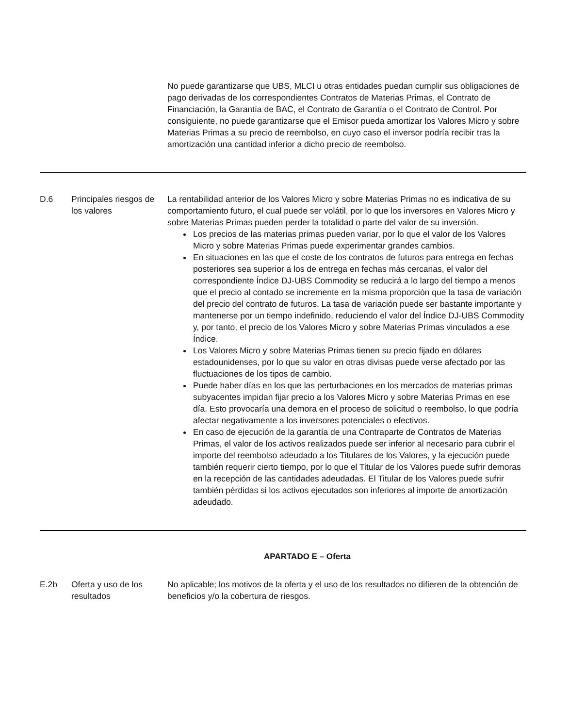No puede garantizarse que UBS, MLCI u otras entidades puedan cumplir sus obligaciones de pago derivadas de los correspondientes Contratos de Materias Primas, el Contrato de Financiación, la Garantía de BAC, el Contrato de Garantía o el Contrato de Control. Por consiguiente, no puede garantizarse que el Emisor pueda amortizar los Valores Micro y sobre Materias Primas a su precio de reembolso, en cuyo caso el inversor podría recibir tras la amortización una cantidad inferior a dicho precio de reembolso.
D.6 Principales riesgos de los valores
La rentabilidad anterior de los Valores Micro y sobre Materias Primas no es indicativa de su comportamiento futuro, el cual puede ser volátil, por lo que los inversores en Valores Micro y sobre Materias Primas pueden perder la totalidad o parte del valor de su inversión.
Los precios de las materias primas pueden variar, por lo que el valor de los Valores Micro y sobre Materias Primas puede experimentar grandes cambios.
En situaciones en las que el coste de los contratos de futuros para entrega en fechas posteriores sea superior a los de entrega en fechas más cercanas, el valor del correspondiente Índice DJ-UBS Commodity se reducirá a lo largo del tiempo a menos que el precio al contado se incremente en la misma proporción que la tasa de variación del precio del contrato de futuros. La tasa de variación puede ser bastante importante y mantenerse por un tiempo indefinido, reduciendo el valor del Índice DJ-UBS Commodity y, por tanto, el precio de los Valores Micro y sobre Materias Primas vinculados a ese Índice.
Los Valores Micro y sobre Materias Primas tienen su precio fijado en dólares estadounidenses, por lo que su valor en otras divisas puede verse afectado por las fluctuaciones de los tipos de cambio.
Puede haber días en los que las perturbaciones en los mercados de materias primas subyacentes impidan fijar precio a los Valores Micro y sobre Materias Primas en ese día. Esto provocaría una demora en el proceso de solicitud o reembolso, lo que podría afectar negativamente a los inversores potenciales o efectivos.
En caso de ejecución de la garantía de una Contraparte de Contratos de Materias Primas, el valor de los activos realizados puede ser inferior al necesario para cubrir el importe del reembolso adeudado a los Titulares de los Valores, y la ejecución puede también requerir cierto tiempo, por lo que el Titular de los Valores puede sufrir demoras en la recepción de las cantidades adeudadas. El Titular de los Valores puede sufrir también pérdidas si los activos ejecutados son inferiores al importe de amortización adeudado.
APARTADO E – Oferta
E.2b Oferta y uso de los resultados
No aplicable; los motivos de la oferta y el uso de los resultados no difieren de la obtención de beneficios y/o la cobertura de riesgos.